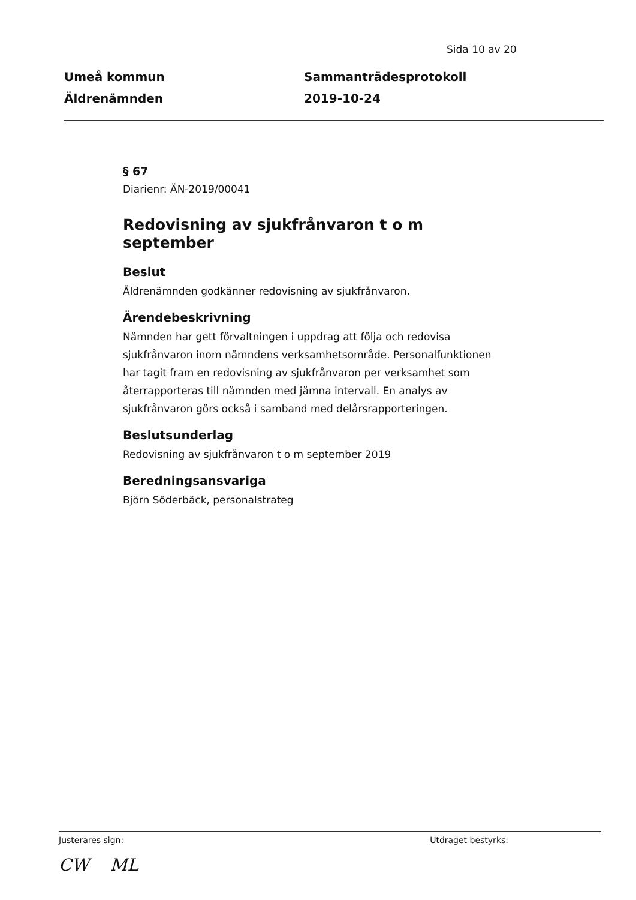Sida 10 av 20
Umeå kommun
Äldrenämnden
Sammanträdesprotokoll
2019-10-24
§ 67
Diarienr: ÄN-2019/00041
Redovisning av sjukfrånvaron t o m september
Beslut
Äldrenämnden godkänner redovisning av sjukfrånvaron.
Ärendebeskrivning
Nämnden har gett förvaltningen i uppdrag att följa och redovisa sjukfrånvaron inom nämndens verksamhetsområde. Personalfunktionen har tagit fram en redovisning av sjukfrånvaron per verksamhet som återrapporteras till nämnden med jämna intervall. En analys av sjukfrånvaron görs också i samband med delårsrapporteringen.
Beslutsunderlag
Redovisning av sjukfrånvaron t o m september 2019
Beredningsansvariga
Björn Söderbäck, personalstrateg
Justerares sign: Utdraget bestyrks:
CW ML